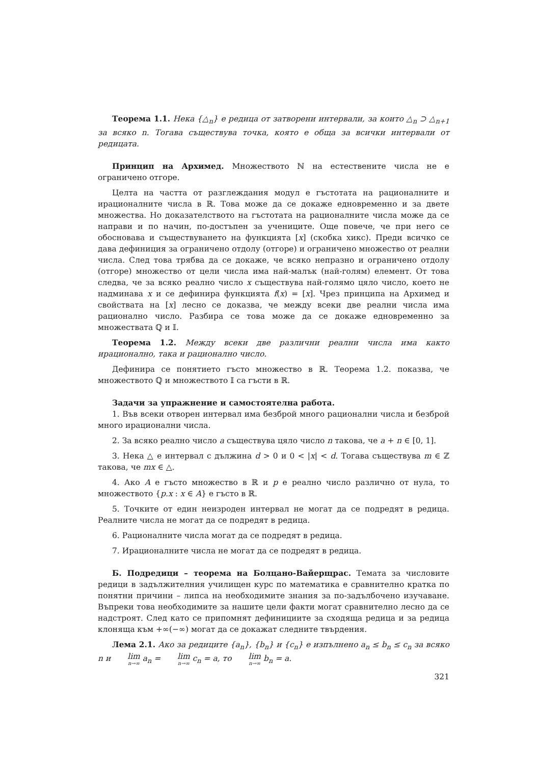Теорема 1.1. Нека {△<sub>n</sub>} е редица от затворени интервали, за които △<sub>n</sub> ⊃ △<sub>n+1</sub> за всяко n. Тогава съществува точка, която е обща за всички интервали от редицата.
Принцип на Архимед. Множеството ℕ на естествените числа не е ограничено отгоре.
Целта на частта от разглеждания модул е гъстотата на рационалните и ирационалните числа в ℝ. Това може да се докаже едновременно и за двете множества. Но доказателството на гъстотата на рационалните числа може да се направи и по начин, по-достъпен за учениците. Още повече, че при него се обосновава и съществуването на функцията [x] (скобка хикс). Преди всичко се дава дефиниция за ограничено отдолу (отгоре) и ограничено множество от реални числа. След това трябва да се докаже, че всяко непразно и ограничено отдолу (отгоре) множество от цели числа има най-малък (най-голям) елемент. От това следва, че за всяко реално число x съществува най-голямо цяло число, което не надминава x и се дефинира функцията f(x) = [x]. Чрез принципа на Архимед и свойствата на [x] лесно се доказва, че между всеки две реални числа има рационално число. Разбира се това може да се докаже едновременно за множествата ℚ и 𝕀.
Теорема 1.2. Между всеки две различни реални числа има както ирационално, така и рационално число.
Дефинира се понятието гъсто множество в ℝ. Теорема 1.2. показва, че множеството ℚ и множеството 𝕀 са гъсти в ℝ.
Задачи за упражнение и самостоятелна работа.
1. Във всеки отворен интервал има безброй много рационални числа и безброй много ирационални числа.
2. За всяко реално число a съществува цяло число n такова, че a + n ∈ [0, 1].
3. Нека △ е интервал с дължина d > 0 и 0 < |x| < d. Тогава съществува m ∈ ℤ такова, че mx ∈ △.
4. Ако A е гъсто множество в ℝ и p е реално число различно от нула, то множеството {p.x : x ∈ A} е гъсто в ℝ.
5. Точките от един неизроден интервал не могат да се подредят в редица. Реалните числа не могат да се подредят в редица.
6. Рационалните числа могат да се подредят в редица.
7. Ирационалните числа не могат да се подредят в редица.
Б. Подредици – теорема на Болцано-Вайерщрас. Темата за числовите редици в задължителния училищен курс по математика е сравнително кратка по понятни причини – липса на необходимите знания за по-задълбочено изучаване. Въпреки това необходимите за нашите цели факти могат сравнително лесно да се надстроят. След като се припомнят дефинициите за сходяща редица и за редица клоняща към +∞(−∞) могат да се докажат следните твърдения.
Лема 2.1. Ако за редиците {a<sub>n</sub>}, {b<sub>n</sub>} и {c<sub>n</sub>} е изпълнено a<sub>n</sub> ≤ b<sub>n</sub> ≤ c<sub>n</sub> за всяко n и lim<sub>n→∞</sub> a<sub>n</sub> = lim<sub>n→∞</sub> c<sub>n</sub> = a, то lim<sub>n→∞</sub> b<sub>n</sub> = a.
321